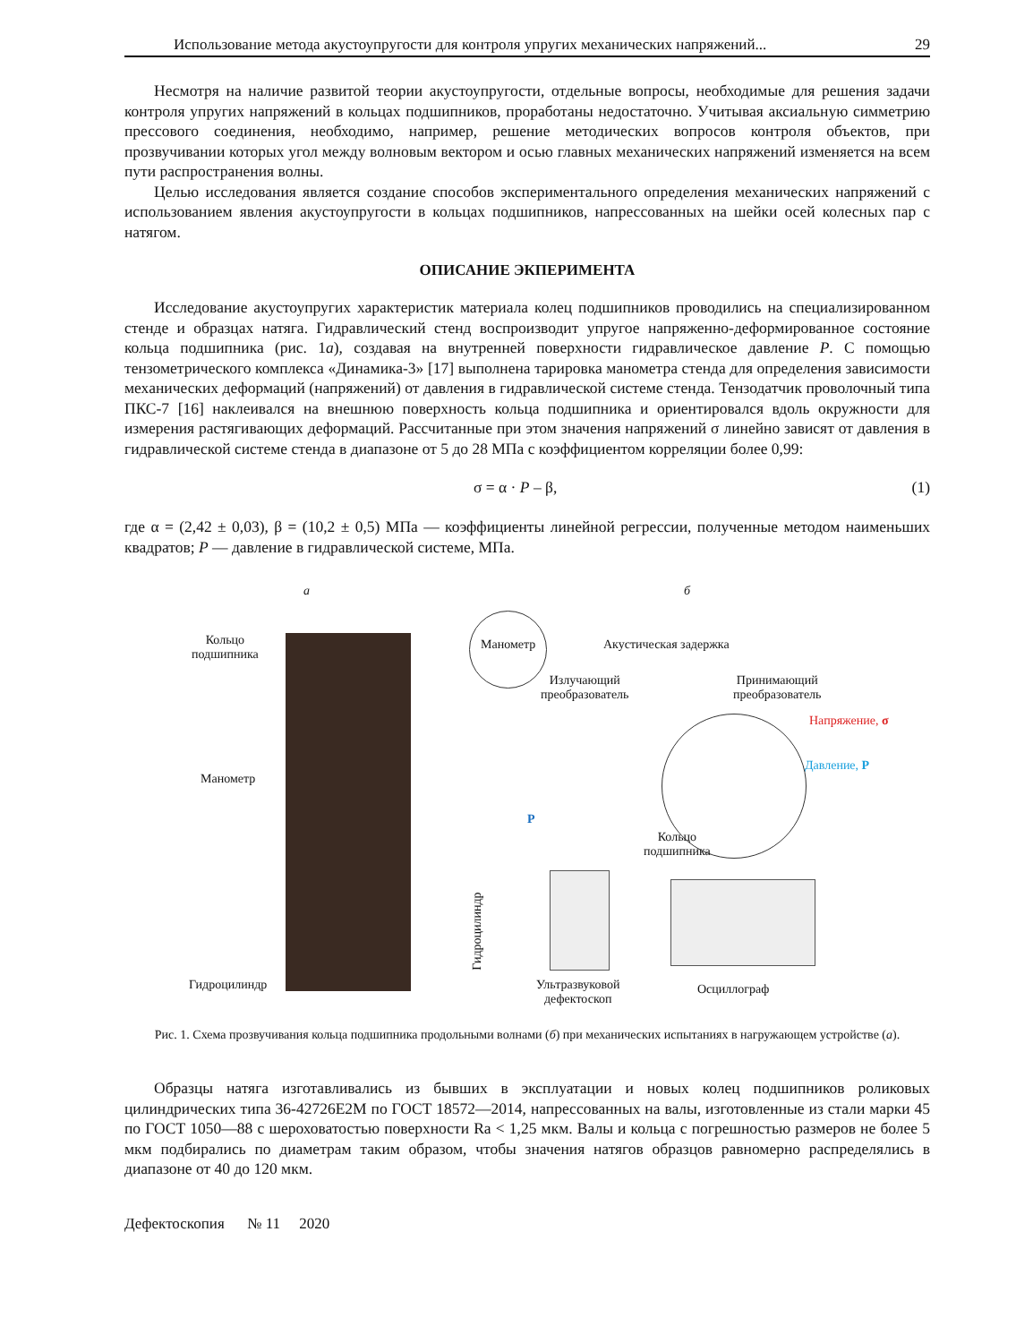Использование метода акустоупругости для контроля упругих механических напряжений... 29
Несмотря на наличие развитой теории акустоупругости, отдельные вопросы, необходимые для решения задачи контроля упругих напряжений в кольцах подшипников, проработаны недостаточно. Учитывая аксиальную симметрию прессового соединения, необходимо, например, решение методических вопросов контроля объектов, при прозвучивании которых угол между волновым вектором и осью главных механических напряжений изменяется на всем пути распространения волны.
Целью исследования является создание способов экспериментального определения механических напряжений с использованием явления акустоупругости в кольцах подшипников, напрессованных на шейки осей колесных пар с натягом.
ОПИСАНИЕ ЭКПЕРИМЕНТА
Исследование акустоупругих характеристик материала колец подшипников проводились на специализированном стенде и образцах натяга. Гидравлический стенд воспроизводит упругое напряженно-деформированное состояние кольца подшипника (рис. 1а), создавая на внутренней поверхности гидравлическое давление P. С помощью тензометрического комплекса «Динамика-3» [17] выполнена тарировка манометра стенда для определения зависимости механических деформаций (напряжений) от давления в гидравлической системе стенда. Тензодатчик проволочный типа ПКС-7 [16] наклеивался на внешнюю поверхность кольца подшипника и ориентировался вдоль окружности для измерения растягивающих деформаций. Рассчитанные при этом значения напряжений σ линейно зависят от давления в гидравлической системе стенда в диапазоне от 5 до 28 МПа с коэффициентом корреляции более 0,99:
σ = α · P – β, (1)
где α = (2,42 ± 0,03), β = (10,2 ± 0,5) МПа — коэффициенты линейной регрессии, полученные методом наименьших квадратов; P — давление в гидравлической системе, МПа.
а
Кольцо
подшипника
Манометр
Гидроцилиндр
б
Манометр Акустическая задержка
Излучающий
преобразователь
Принимающий
преобразователь
Напряжение, σ
Давление, P
P
Кольцо
подшипника
Гидроцилиндр
Ультразвуковой
дефектоскоп
Осциллограф
Рис. 1. Схема прозвучивания кольца подшипника продольными волнами (б) при механических испытаниях в нагружающем устройстве (а).
Образцы натяга изготавливались из бывших в эксплуатации и новых колец подшипников роликовых цилиндрических типа 36-42726Е2М по ГОСТ 18572—2014, напрессованных на валы, изготовленные из стали марки 45 по ГОСТ 1050—88 с шероховатостью поверхности Ra < 1,25 мкм. Валы и кольца с погрешностью размеров не более 5 мкм подбирались по диаметрам таким образом, чтобы значения натягов образцов равномерно распределялись в диапазоне от 40 до 120 мкм.
Дефектоскопия № 11 2020